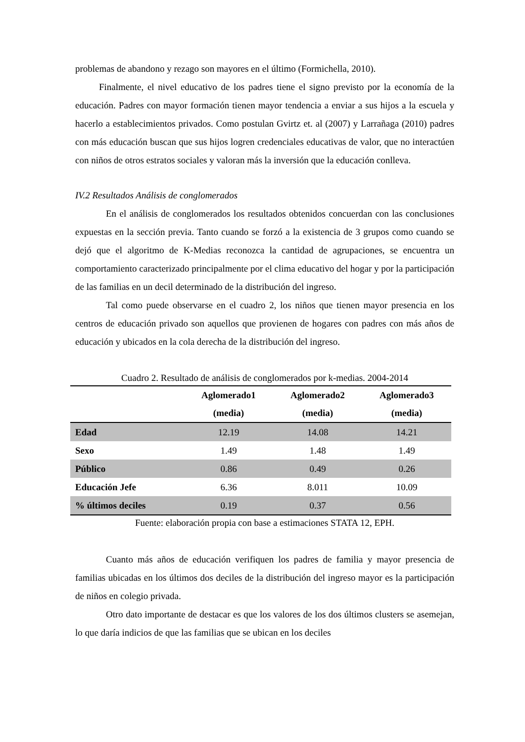problemas de abandono y rezago son mayores en el último (Formichella, 2010).
Finalmente, el nivel educativo de los padres tiene el signo previsto por la economía de la educación. Padres con mayor formación tienen mayor tendencia a enviar a sus hijos a la escuela y hacerlo a establecimientos privados. Como postulan Gvirtz et. al (2007) y Larrañaga (2010) padres con más educación buscan que sus hijos logren credenciales educativas de valor, que no interactúen con niños de otros estratos sociales y valoran más la inversión que la educación conlleva.
IV.2 Resultados Análisis de conglomerados
En el análisis de conglomerados los resultados obtenidos concuerdan con las conclusiones expuestas en la sección previa. Tanto cuando se forzó a la existencia de 3 grupos como cuando se dejó que el algoritmo de K-Medias reconozca la cantidad de agrupaciones, se encuentra un comportamiento caracterizado principalmente por el clima educativo del hogar y por la participación de las familias en un decil determinado de la distribución del ingreso.
Tal como puede observarse en el cuadro 2, los niños que tienen mayor presencia en los centros de educación privado son aquellos que provienen de hogares con padres con más años de educación y ubicados en la cola derecha de la distribución del ingreso.
Cuadro 2. Resultado de análisis de conglomerados por k-medias. 2004-2014
| | Aglomerado1 (media) | Aglomerado2 (media) | Aglomerado3 (media) |
| --- | --- | --- | --- |
| Edad | 12.19 | 14.08 | 14.21 |
| Sexo | 1.49 | 1.48 | 1.49 |
| Público | 0.86 | 0.49 | 0.26 |
| Educación Jefe | 6.36 | 8.011 | 10.09 |
| % últimos deciles | 0.19 | 0.37 | 0.56 |
Fuente: elaboración propia con base a estimaciones STATA 12, EPH.
Cuanto más años de educación verifiquen los padres de familia y mayor presencia de familias ubicadas en los últimos dos deciles de la distribución del ingreso mayor es la participación de niños en colegio privada.
Otro dato importante de destacar es que los valores de los dos últimos clusters se asemejan, lo que daría indicios de que las familias que se ubican en los deciles